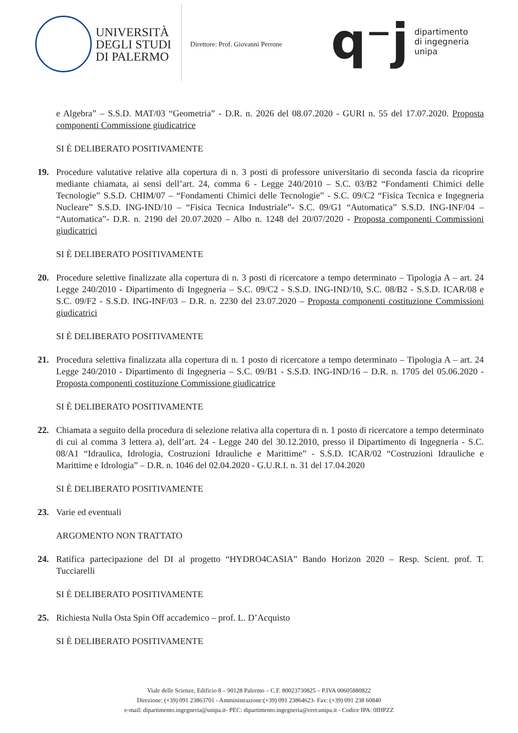UNIVERSITÀ
DEGLI STUDI
DI PALERMO
Direttore: Prof. Giovanni Perrone
q⁻j
dipartimento
di ingegneria
unipa
e Algebra” – S.S.D. MAT/03 “Geometria” - D.R. n. 2026 del 08.07.2020 - GURI n. 55 del 17.07.2020. Proposta componenti Commissione giudicatrice
SI È DELIBERATO POSITIVAMENTE
19. Procedure valutative relative alla copertura di n. 3 posti di professore universitario di seconda fascia da ricoprire mediante chiamata, ai sensi dell’art. 24, comma 6 - Legge 240/2010 – S.C. 03/B2 “Fondamenti Chimici delle Tecnologie” S.S.D. CHIM/07 – “Fondamenti Chimici delle Tecnologie” - S.C. 09/C2 “Fisica Tecnica e Ingegneria Nucleare” S.S.D. ING-IND/10 – “Fisica Tecnica Industriale”- S.C. 09/G1 “Automatica” S.S.D. ING-INF/04 – “Automatica”- D.R. n. 2190 del 20.07.2020 – Albo n. 1248 del 20/07/2020 - Proposta componenti Commissioni giudicatrici
SI È DELIBERATO POSITIVAMENTE
20. Procedure selettive finalizzate alla copertura di n. 3 posti di ricercatore a tempo determinato – Tipologia A – art. 24 Legge 240/2010 - Dipartimento di Ingegneria – S.C. 09/C2 - S.S.D. ING-IND/10, S.C. 08/B2 - S.S.D. ICAR/08 e S.C. 09/F2 - S.S.D. ING-INF/03 – D.R. n. 2230 del 23.07.2020 – Proposta componenti costituzione Commissioni giudicatrici
SI È DELIBERATO POSITIVAMENTE
21. Procedura selettiva finalizzata alla copertura di n. 1 posto di ricercatore a tempo determinato – Tipologia A – art. 24 Legge 240/2010 - Dipartimento di Ingegneria – S.C. 09/B1 - S.S.D. ING-IND/16 – D.R. n. 1705 del 05.06.2020 - Proposta componenti costituzione Commissione giudicatrice
SI È DELIBERATO POSITIVAMENTE
22. Chiamata a seguito della procedura di selezione relativa alla copertura di n. 1 posto di ricercatore a tempo determinato di cui al comma 3 lettera a), dell’art. 24 - Legge 240 del 30.12.2010, presso il Dipartimento di Ingegneria - S.C. 08/A1 “Idraulica, Idrologia, Costruzioni Idrauliche e Marittime” - S.S.D. ICAR/02 “Costruzioni Idrauliche e Marittime e Idrologia” – D.R. n. 1046 del 02.04.2020 - G.U.R.I. n. 31 del 17.04.2020
SI È DELIBERATO POSITIVAMENTE
23. Varie ed eventuali
ARGOMENTO NON TRATTATO
24. Ratifica partecipazione del DI al progetto “HYDRO4CASIA” Bando Horizon 2020 – Resp. Scient. prof. T. Tucciarelli
SI È DELIBERATO POSITIVAMENTE
25. Richiesta Nulla Osta Spin Off accademico – prof. L. D’Acquisto
SI È DELIBERATO POSITIVAMENTE
Viale delle Scienze, Edificio 8 – 90128 Palermo – C.F. 80023730825 – P.IVA 00605880822
Direzione: (+39) 091 23863701 - Amministrazione:(+39) 091 23864623- Fax: (+39) 091 238 60840
e-mail: dipartimento.ingegneria@unipa.it- PEC: dipartimento.ingegneria@cert.unipa.it - Codice IPA: 0IHPZZ